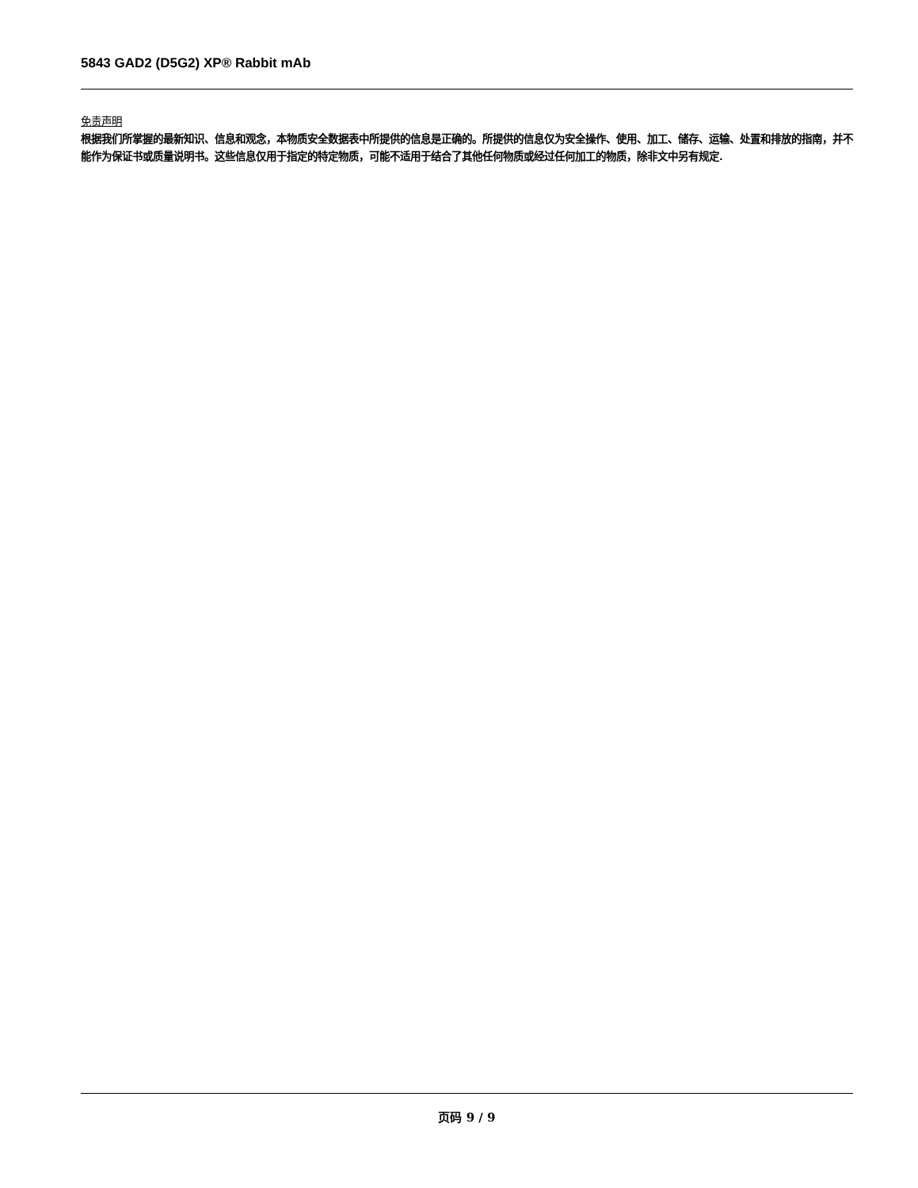5843 GAD2 (D5G2) XP® Rabbit mAb
免责声明
根据我们所掌握的最新知识、信息和观念，本物质安全数据表中所提供的信息是正确的。所提供的信息仅为安全操作、使用、加工、储存、运输、处置和排放的指南，并不能作为保证书或质量说明书。这些信息仅用于指定的特定物质，可能不适用于结合了其他任何物质或经过任何加工的物质，除非文中另有规定.
页码 9 / 9